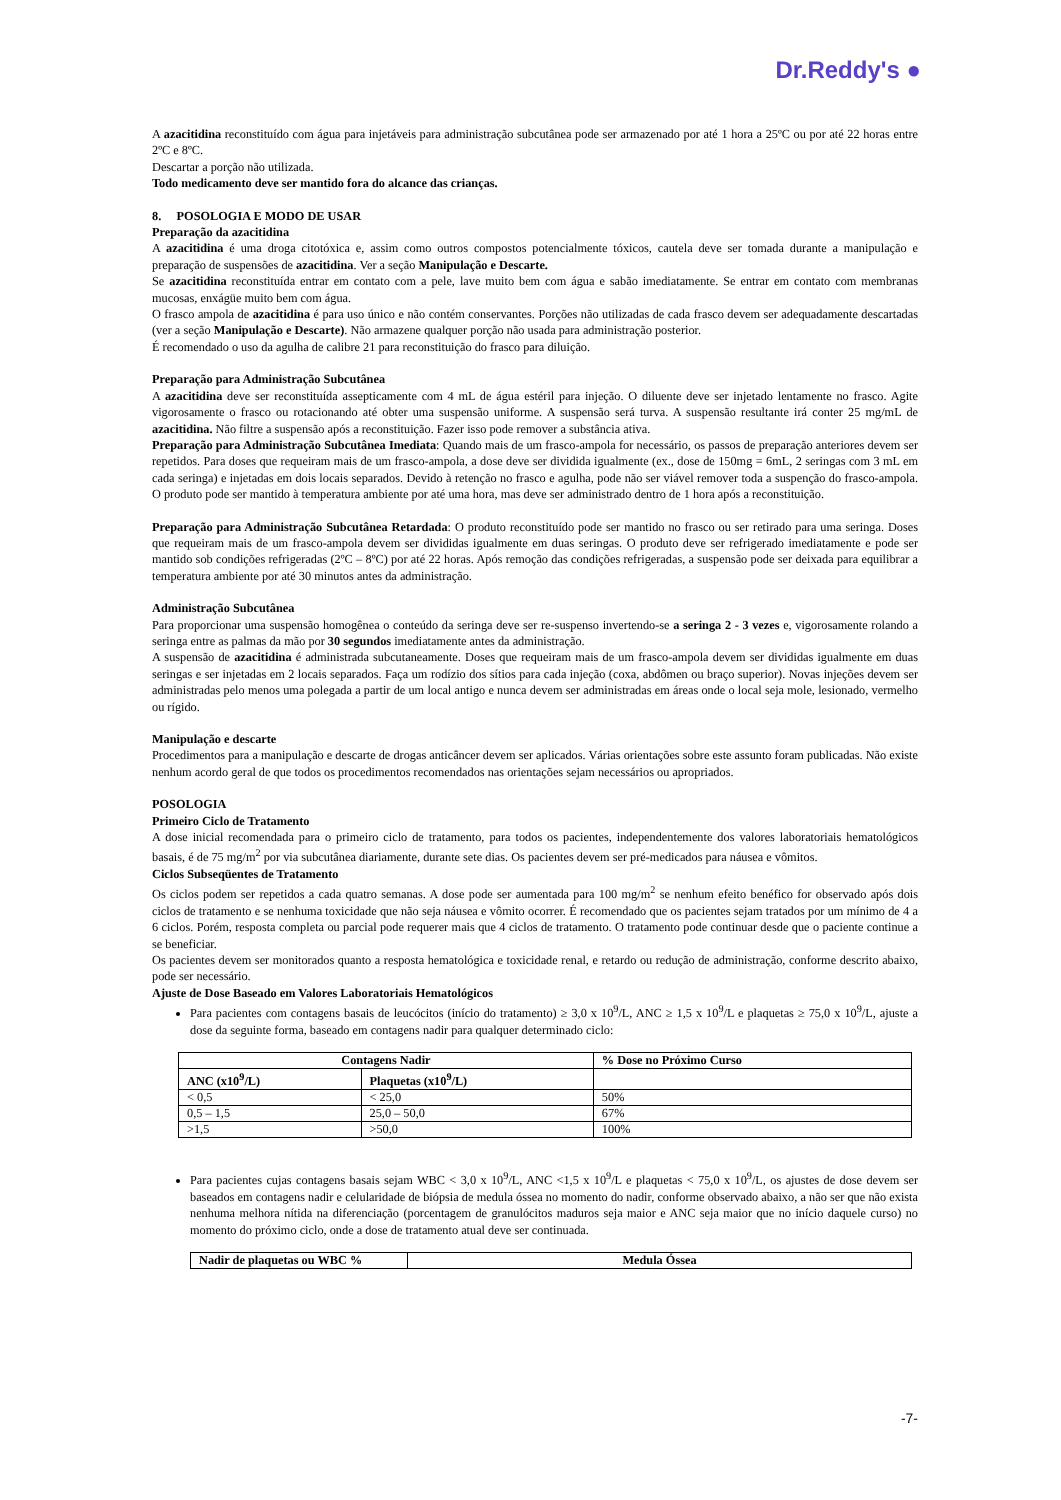Dr.Reddy's ●
A azacitidina reconstituído com água para injetáveis para administração subcutânea pode ser armazenado por até 1 hora a 25ºC ou por até 22 horas entre 2ºC e 8ºC.
Descartar a porção não utilizada.
Todo medicamento deve ser mantido fora do alcance das crianças.
8. POSOLOGIA E MODO DE USAR
Preparação da azacitidina
A azacitidina é uma droga citotóxica e, assim como outros compostos potencialmente tóxicos, cautela deve ser tomada durante a manipulação e preparação de suspensões de azacitidina. Ver a seção Manipulação e Descarte.
Se azacitidina reconstituída entrar em contato com a pele, lave muito bem com água e sabão imediatamente. Se entrar em contato com membranas mucosas, enxágüe muito bem com água.
O frasco ampola de azacitidina é para uso único e não contém conservantes. Porções não utilizadas de cada frasco devem ser adequadamente descartadas (ver a seção Manipulação e Descarte). Não armazene qualquer porção não usada para administração posterior.
É recomendado o uso da agulha de calibre 21 para reconstituição do frasco para diluição.
Preparação para Administração Subcutânea
A azacitidina deve ser reconstituída assepticamente com 4 mL de água estéril para injeção. O diluente deve ser injetado lentamente no frasco. Agite vigorosamente o frasco ou rotacionando até obter uma suspensão uniforme. A suspensão será turva. A suspensão resultante irá conter 25 mg/mL de azacitidina. Não filtre a suspensão após a reconstituição. Fazer isso pode remover a substância ativa.
Preparação para Administração Subcutânea Imediata: Quando mais de um frasco-ampola for necessário, os passos de preparação anteriores devem ser repetidos. Para doses que requeiram mais de um frasco-ampola, a dose deve ser dividida igualmente (ex., dose de 150mg = 6mL, 2 seringas com 3 mL em cada seringa) e injetadas em dois locais separados. Devido à retenção no frasco e agulha, pode não ser viável remover toda a suspenção do frasco-ampola. O produto pode ser mantido à temperatura ambiente por até uma hora, mas deve ser administrado dentro de 1 hora após a reconstituição.
Preparação para Administração Subcutânea Retardada: O produto reconstituído pode ser mantido no frasco ou ser retirado para uma seringa. Doses que requeiram mais de um frasco-ampola devem ser divididas igualmente em duas seringas. O produto deve ser refrigerado imediatamente e pode ser mantido sob condições refrigeradas (2ºC – 8ºC) por até 22 horas. Após remoção das condições refrigeradas, a suspensão pode ser deixada para equilibrar a temperatura ambiente por até 30 minutos antes da administração.
Administração Subcutânea
Para proporcionar uma suspensão homogênea o conteúdo da seringa deve ser re-suspenso invertendo-se a seringa 2 - 3 vezes e, vigorosamente rolando a seringa entre as palmas da mão por 30 segundos imediatamente antes da administração.
A suspensão de azacitidina é administrada subcutaneamente. Doses que requeiram mais de um frasco-ampola devem ser divididas igualmente em duas seringas e ser injetadas em 2 locais separados. Faça um rodízio dos sítios para cada injeção (coxa, abdômen ou braço superior). Novas injeções devem ser administradas pelo menos uma polegada a partir de um local antigo e nunca devem ser administradas em áreas onde o local seja mole, lesionado, vermelho ou rígido.
Manipulação e descarte
Procedimentos para a manipulação e descarte de drogas anticâncer devem ser aplicados. Várias orientações sobre este assunto foram publicadas. Não existe nenhum acordo geral de que todos os procedimentos recomendados nas orientações sejam necessários ou apropriados.
POSOLOGIA
Primeiro Ciclo de Tratamento
A dose inicial recomendada para o primeiro ciclo de tratamento, para todos os pacientes, independentemente dos valores laboratoriais hematológicos basais, é de 75 mg/m<sup>2</sup> por via subcutânea diariamente, durante sete dias. Os pacientes devem ser pré-medicados para náusea e vômitos.
Ciclos Subseqüentes de Tratamento
Os ciclos podem ser repetidos a cada quatro semanas. A dose pode ser aumentada para 100 mg/m<sup>2</sup> se nenhum efeito benéfico for observado após dois ciclos de tratamento e se nenhuma toxicidade que não seja náusea e vômito ocorrer. É recomendado que os pacientes sejam tratados por um mínimo de 4 a 6 ciclos. Porém, resposta completa ou parcial pode requerer mais que 4 ciclos de tratamento. O tratamento pode continuar desde que o paciente continue a se beneficiar.
Os pacientes devem ser monitorados quanto a resposta hematológica e toxicidade renal, e retardo ou redução de administração, conforme descrito abaixo, pode ser necessário.
Ajuste de Dose Baseado em Valores Laboratoriais Hematológicos
Para pacientes com contagens basais de leucócitos (início do tratamento) ≥ 3,0 x 10<sup>9</sup>/L, ANC ≥ 1,5 x 10<sup>9</sup>/L e plaquetas ≥ 75,0 x 10<sup>9</sup>/L, ajuste a dose da seguinte forma, baseado em contagens nadir para qualquer determinado ciclo:
| Contagens Nadir | | % Dose no Próximo Curso |
| --- | --- | --- |
| ANC (x10<sup>9</sup>/L) | Plaquetas (x10<sup>9</sup>/L) | |
| < 0,5 | < 25,0 | 50% |
| 0,5 – 1,5 | 25,0 – 50,0 | 67% |
| >1,5 | >50,0 | 100% |
Para pacientes cujas contagens basais sejam WBC < 3,0 x 10<sup>9</sup>/L, ANC <1,5 x 10<sup>9</sup>/L e plaquetas < 75,0 x 10<sup>9</sup>/L, os ajustes de dose devem ser baseados em contagens nadir e celularidade de biópsia de medula óssea no momento do nadir, conforme observado abaixo, a não ser que não exista nenhuma melhora nítida na diferenciação (porcentagem de granulócitos maduros seja maior e ANC seja maior que no início daquele curso) no momento do próximo ciclo, onde a dose de tratamento atual deve ser continuada.
| Nadir de plaquetas ou WBC % | Medula Óssea |
| --- | --- |
-7-